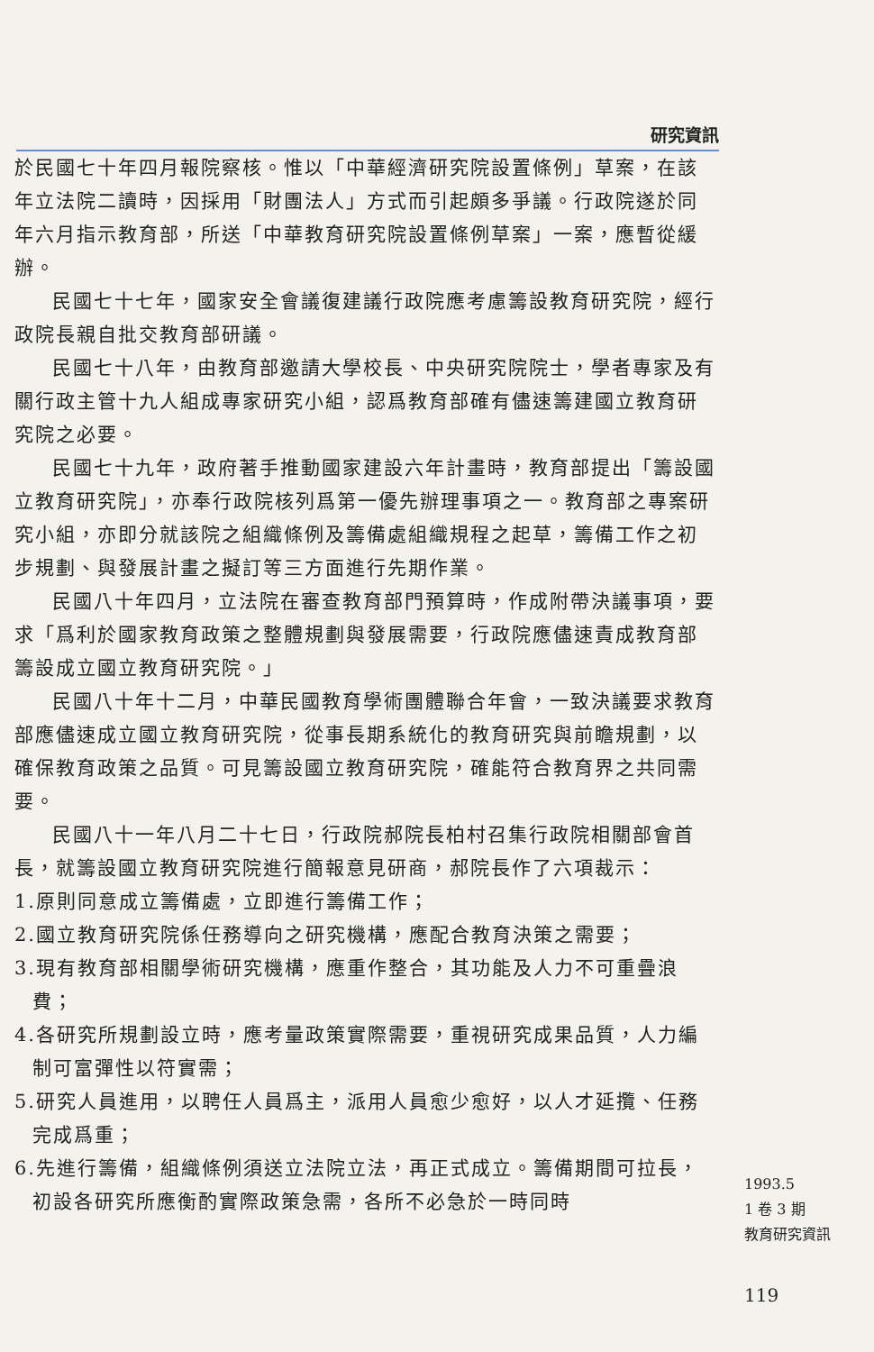研究資訊
於民國七十年四月報院察核。惟以「中華經濟研究院設置條例」草案，在該年立法院二讀時，因採用「財團法人」方式而引起頗多爭議。行政院遂於同年六月指示教育部，所送「中華教育研究院設置條例草案」一案，應暫從緩辦。
民國七十七年，國家安全會議復建議行政院應考慮籌設教育研究院，經行政院長親自批交教育部研議。
民國七十八年，由教育部邀請大學校長、中央研究院院士，學者專家及有關行政主管十九人組成專家研究小組，認爲教育部確有儘速籌建國立教育研究院之必要。
民國七十九年，政府著手推動國家建設六年計畫時，教育部提出「籌設國立教育研究院」，亦奉行政院核列爲第一優先辦理事項之一。教育部之專案研究小組，亦即分就該院之組織條例及籌備處組織規程之起草，籌備工作之初步規劃、與發展計畫之擬訂等三方面進行先期作業。
民國八十年四月，立法院在審查教育部門預算時，作成附帶決議事項，要求「爲利於國家教育政策之整體規劃與發展需要，行政院應儘速責成教育部籌設成立國立教育研究院。」
民國八十年十二月，中華民國教育學術團體聯合年會，一致決議要求教育部應儘速成立國立教育研究院，從事長期系統化的教育研究與前瞻規劃，以確保教育政策之品質。可見籌設國立教育研究院，確能符合教育界之共同需要。
民國八十一年八月二十七日，行政院郝院長柏村召集行政院相關部會首長，就籌設國立教育研究院進行簡報意見研商，郝院長作了六項裁示：
1.原則同意成立籌備處，立即進行籌備工作；
2.國立教育研究院係任務導向之研究機構，應配合教育決策之需要；
3.現有教育部相關學術研究機構，應重作整合，其功能及人力不可重疊浪費；
4.各研究所規劃設立時，應考量政策實際需要，重視研究成果品質，人力編制可富彈性以符實需；
5.研究人員進用，以聘任人員爲主，派用人員愈少愈好，以人才延攬、任務完成爲重；
6.先進行籌備，組織條例須送立法院立法，再正式成立。籌備期間可拉長，初設各研究所應衡酌實際政策急需，各所不必急於一時同時
1993.5
1 卷 3 期
教育研究資訊
119